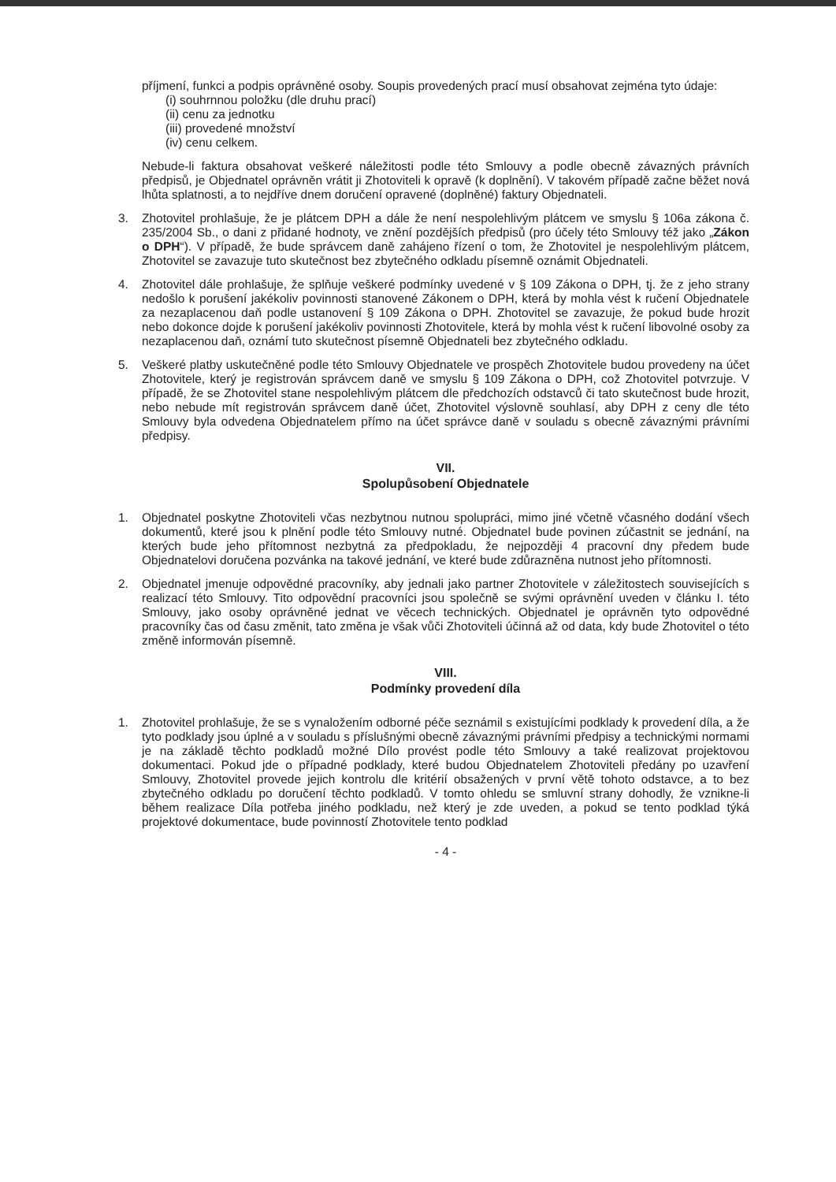příjmení, funkci a podpis oprávněné osoby. Soupis provedených prací musí obsahovat zejména tyto údaje:
(i) souhrnnou položku (dle druhu prací)
(ii) cenu za jednotku
(iii) provedené množství
(iv) cenu celkem.
Nebude-li faktura obsahovat veškeré náležitosti podle této Smlouvy a podle obecně závazných právních předpisů, je Objednatel oprávněn vrátit ji Zhotoviteli k opravě (k doplnění). V takovém případě začne běžet nová lhůta splatnosti, a to nejdříve dnem doručení opravené (doplněné) faktury Objednateli.
3. Zhotovitel prohlašuje, že je plátcem DPH a dále že není nespolehlivým plátcem ve smyslu § 106a zákona č. 235/2004 Sb., o dani z přidané hodnoty, ve znění pozdějších předpisů (pro účely této Smlouvy též jako „Zákon o DPH“). V případě, že bude správcem daně zahájeno řízení o tom, že Zhotovitel je nespolehlivým plátcem, Zhotovitel se zavazuje tuto skutečnost bez zbytečného odkladu písemně oznámit Objednateli.
4. Zhotovitel dále prohlašuje, že splňuje veškeré podmínky uvedené v § 109 Zákona o DPH, tj. že z jeho strany nedošlo k porušení jakékoliv povinnosti stanovené Zákonem o DPH, která by mohla vést k ručení Objednatele za nezaplacenou daň podle ustanovení § 109 Zákona o DPH. Zhotovitel se zavazuje, že pokud bude hrozit nebo dokonce dojde k porušení jakékoliv povinnosti Zhotovitele, která by mohla vést k ručení libovolné osoby za nezaplacenou daň, oznámí tuto skutečnost písemně Objednateli bez zbytečného odkladu.
5. Veškeré platby uskutečněné podle této Smlouvy Objednatele ve prospěch Zhotovitele budou provedeny na účet Zhotovitele, který je registrován správcem daně ve smyslu § 109 Zákona o DPH, což Zhotovitel potvrzuje. V případě, že se Zhotovitel stane nespolehlivým plátcem dle předchozích odstavců či tato skutečnost bude hrozit, nebo nebude mít registrován správcem daně účet, Zhotovitel výslovně souhlasí, aby DPH z ceny dle této Smlouvy byla odvedena Objednatelem přímo na účet správce daně v souladu s obecně závaznými právními předpisy.
VII.
Spolupůsobení Objednatele
1. Objednatel poskytne Zhotoviteli včas nezbytnou nutnou spolupráci, mimo jiné včetně včasného dodání všech dokumentů, které jsou k plnění podle této Smlouvy nutné. Objednatel bude povinen zúčastnit se jednání, na kterých bude jeho přítomnost nezbytná za předpokladu, že nejpozději 4 pracovní dny předem bude Objednatelovi doručena pozvánka na takové jednání, ve které bude zdůrazněna nutnost jeho přítomnosti.
2. Objednatel jmenuje odpovědné pracovníky, aby jednali jako partner Zhotovitele v záležitostech souvisejících s realizací této Smlouvy. Tito odpovědní pracovníci jsou společně se svými oprávnění uveden v článku I. této Smlouvy, jako osoby oprávněné jednat ve věcech technických. Objednatel je oprávněn tyto odpovědné pracovníky čas od času změnit, tato změna je však vůči Zhotoviteli účinná až od data, kdy bude Zhotovitel o této změně informován písemně.
VIII.
Podmínky provedení díla
1. Zhotovitel prohlašuje, že se s vynaložením odborné péče seznámil s existujícími podklady k provedení díla, a že tyto podklady jsou úplné a v souladu s příslušnými obecně závaznými právními předpisy a technickými normami je na základě těchto podkladů možné Dílo provést podle této Smlouvy a také realizovat projektovou dokumentaci. Pokud jde o případné podklady, které budou Objednatelem Zhotoviteli předány po uzavření Smlouvy, Zhotovitel provede jejich kontrolu dle kritérií obsažených v první větě tohoto odstavce, a to bez zbytečného odkladu po doručení těchto podkladů. V tomto ohledu se smluvní strany dohodly, že vznikne-li během realizace Díla potřeba jiného podkladu, než který je zde uveden, a pokud se tento podklad týká projektové dokumentace, bude povinností Zhotovitele tento podklad
- 4 -